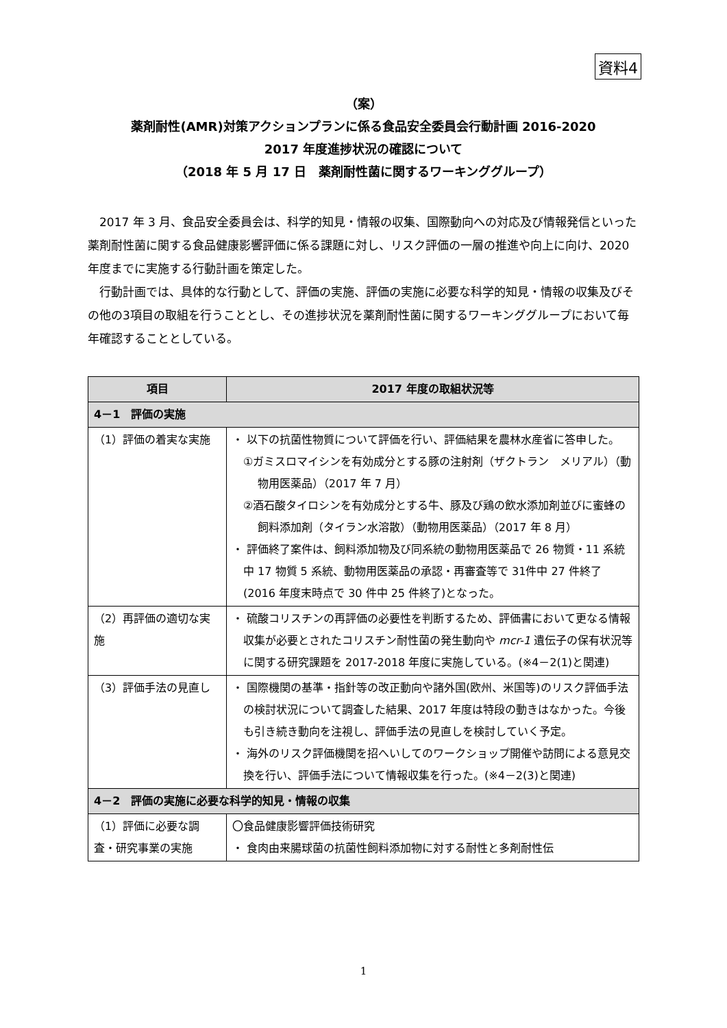資料4
（案）
薬剤耐性(AMR)対策アクションプランに係る食品安全委員会行動計画 2016-2020
2017 年度進捗状況の確認について
（2018 年 5 月 17 日　薬剤耐性菌に関するワーキンググループ）
2017 年 3 月、食品安全委員会は、科学的知見・情報の収集、国際動向への対応及び情報発信といった薬剤耐性菌に関する食品健康影響評価に係る課題に対し、リスク評価の一層の推進や向上に向け、2020 年度までに実施する行動計画を策定した。
行動計画では、具体的な行動として、評価の実施、評価の実施に必要な科学的知見・情報の収集及びその他の3項目の取組を行うこととし、その進捗状況を薬剤耐性菌に関するワーキンググループにおいて毎年確認することとしている。
| 項目 | 2017 年度の取組状況等 |
| --- | --- |
| 4－1 評価の実施 | |
| （1）評価の着実な実施 | ・ 以下の抗菌性物質について評価を行い、評価結果を農林水産省に答申した。 ①ガミスロマイシンを有効成分とする豚の注射剤（ザクトラン メリアル）（動物用医薬品）（2017 年 7 月） ②酒石酸タイロシンを有効成分とする牛、豚及び鶏の飲水添加剤並びに蜜蜂の飼料添加剤（タイラン水溶散）（動物用医薬品）（2017 年 8 月） ・ 評価終了案件は、飼料添加物及び同系統の動物用医薬品で 26 物質・11 系統中 17 物質 5 系統、動物用医薬品の承認・再審査等で 31件中 27 件終了(2016 年度末時点で 30 件中 25 件終了)となった。 |
| （2）再評価の適切な実施 | ・ 硫酸コリスチンの再評価の必要性を判断するため、評価書において更なる情報収集が必要とされたコリスチン耐性菌の発生動向や mcr-1 遺伝子の保有状況等に関する研究課題を 2017-2018 年度に実施している。(※4－2(1)と関連) |
| （3）評価手法の見直し | ・ 国際機関の基準・指針等の改正動向や諸外国(欧州、米国等)のリスク評価手法の検討状況について調査した結果、2017 年度は特段の動きはなかった。今後も引き続き動向を注視し、評価手法の見直しを検討していく予定。 ・ 海外のリスク評価機関を招へいしてのワークショップ開催や訪問による意見交換を行い、評価手法について情報収集を行った。(※4－2(3)と関連) |
| 4－2 評価の実施に必要な科学的知見・情報の収集 | |
| （1）評価に必要な調査・研究事業の実施 | 〇食品健康影響評価技術研究 ・ 食肉由来腸球菌の抗菌性飼料添加物に対する耐性と多剤耐性伝 |
1